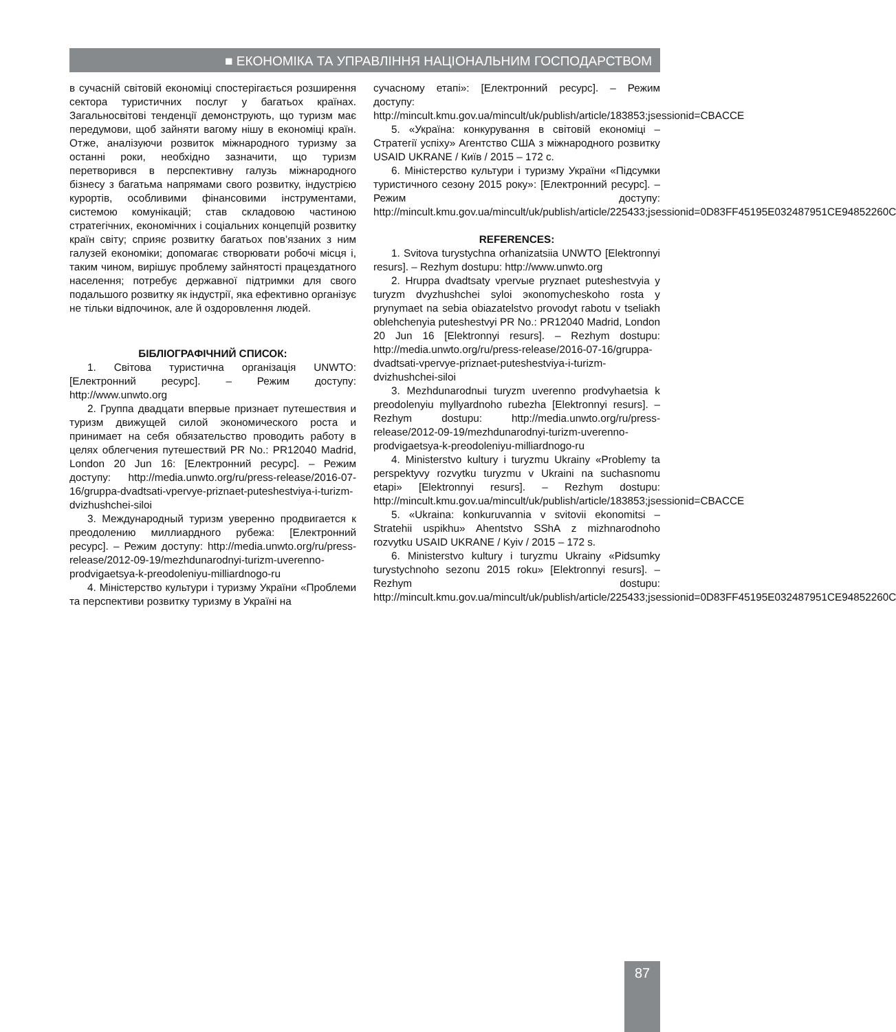■ ЕКОНОМІКА ТА УПРАВЛІННЯ НАЦІОНАЛЬНИМ ГОСПОДАРСТВОМ
в сучасній світовій економіці спостерігається розширення сектора туристичних послуг у багатьох країнах. Загальносвітові тенденції демонструють, що туризм має передумови, щоб зайняти вагому нішу в економіці країн. Отже, аналізуючи розвиток міжнародного туризму за останні роки, необхідно зазначити, що туризм перетворився в перспективну галузь міжнародного бізнесу з багатьма напрямами свого розвитку, індустрією курортів, особливими фінансовими інструментами, системою комунікацій; став складовою частиною стратегічних, економічних і соціальних концепцій розвитку країн світу; сприяє розвитку багатьох пов’язаних з ним галузей економіки; допомагає створювати робочі місця і, таким чином, вирішує проблему зайнятості працездатного населення; потребує державної підтримки для свого подальшого розвитку як індустрії, яка ефективно організує не тільки відпочинок, але й оздоровлення людей.
БІБЛІОГРАФІЧНИЙ СПИСОК:
1. Світова туристична організація UNWTO: [Електронний ресурс]. – Режим доступу: http://www.unwto.org
2. Группа двадцати впервые признает путешествия и туризм движущей силой экономического роста и принимает на себя обязательство проводить работу в целях облегчения путешествий PR No.: PR12040 Madrid, London 20 Jun 16: [Електронний ресурс]. – Режим доступу: http://media.unwto.org/ru/press-release/2016-07-16/gruppa-dvadtsati-vpervye-priznaet-puteshestviya-i-turizm-dvizhushchei-siloi
3. Международный туризм уверенно продвигается к преодолению миллиардного рубежа: [Електронний ресурс]. – Режим доступу: http://media.unwto.org/ru/press-release/2012-09-19/mezhdunarodnyi-turizm-uverenno-prodvigaetsya-k-preodoleniyu-milliardnogo-ru
4. Міністерство культури і туризму України «Проблеми та перспективи розвитку туризму в Україні на
сучасному етапі»: [Електронний ресурс]. – Режим доступу: http://mincult.kmu.gov.ua/mincult/uk/publish/article/183853;jsessionid=CBACCE
5. «Україна: конкурування в світовій економіці – Стратегії успіху» Агентство США з міжнародного розвитку USAID UKRANE / Київ / 2015 – 172 с.
6. Міністерство культури і туризму України «Підсумки туристичного сезону 2015 року»: [Електронний ресурс]. – Режим доступу: http://mincult.kmu.gov.ua/mincult/uk/publish/article/225433;jsessionid=0D83FF45195E032487951CE94852260C
REFERENCES:
1. Svitova turystychna orhanizatsiia UNWTO [Elektronnyi resurs]. – Rezhym dostupu: http://www.unwto.org
2. Hruppa dvadtsaty vpervыe pryznaet puteshestvyia y turyzm dvyzhushchei syloi экonomycheskoho rosta y prynymaet na sebia obiazatelstvo provodyt rabotu v tseliakh oblehchenyia puteshestvyi PR No.: PR12040 Madrid, London 20 Jun 16 [Elektronnyi resurs]. – Rezhym dostupu: http://media.unwto.org/ru/press-release/2016-07-16/gruppa-dvadtsati-vpervye-priznaet-puteshestviya-i-turizm-dvizhushchei-siloi
3. Mezhdunarodnыi turyzm uverenno prodvyhaetsia k preodolenyiu myllyardnoho rubezha [Elektronnyi resurs]. – Rezhym dostupu: http://media.unwto.org/ru/press-release/2012-09-19/mezhdunarodnyi-turizm-uverenno-prodvigaetsya-k-preodoleniyu-milliardnogo-ru
4. Ministerstvo kultury i turyzmu Ukrainy «Problemy ta perspektyvy rozvytku turyzmu v Ukraini na suchasnomu etapi» [Elektronnyi resurs]. – Rezhym dostupu: http://mincult.kmu.gov.ua/mincult/uk/publish/article/183853;jsessionid=CBACCE
5. «Ukraina: konkuruvannia v svitovii ekonomitsi – Stratehii uspikhu» Ahentstvo SShA z mizhnarodnoho rozvytku USAID UKRANE / Kyiv / 2015 – 172 s.
6. Ministerstvo kultury i turyzmu Ukrainy «Pidsumky turystychnoho sezonu 2015 roku» [Elektronnyi resurs]. – Rezhym dostupu: http://mincult.kmu.gov.ua/mincult/uk/publish/article/225433;jsessionid=0D83FF45195E032487951CE94852260C
87